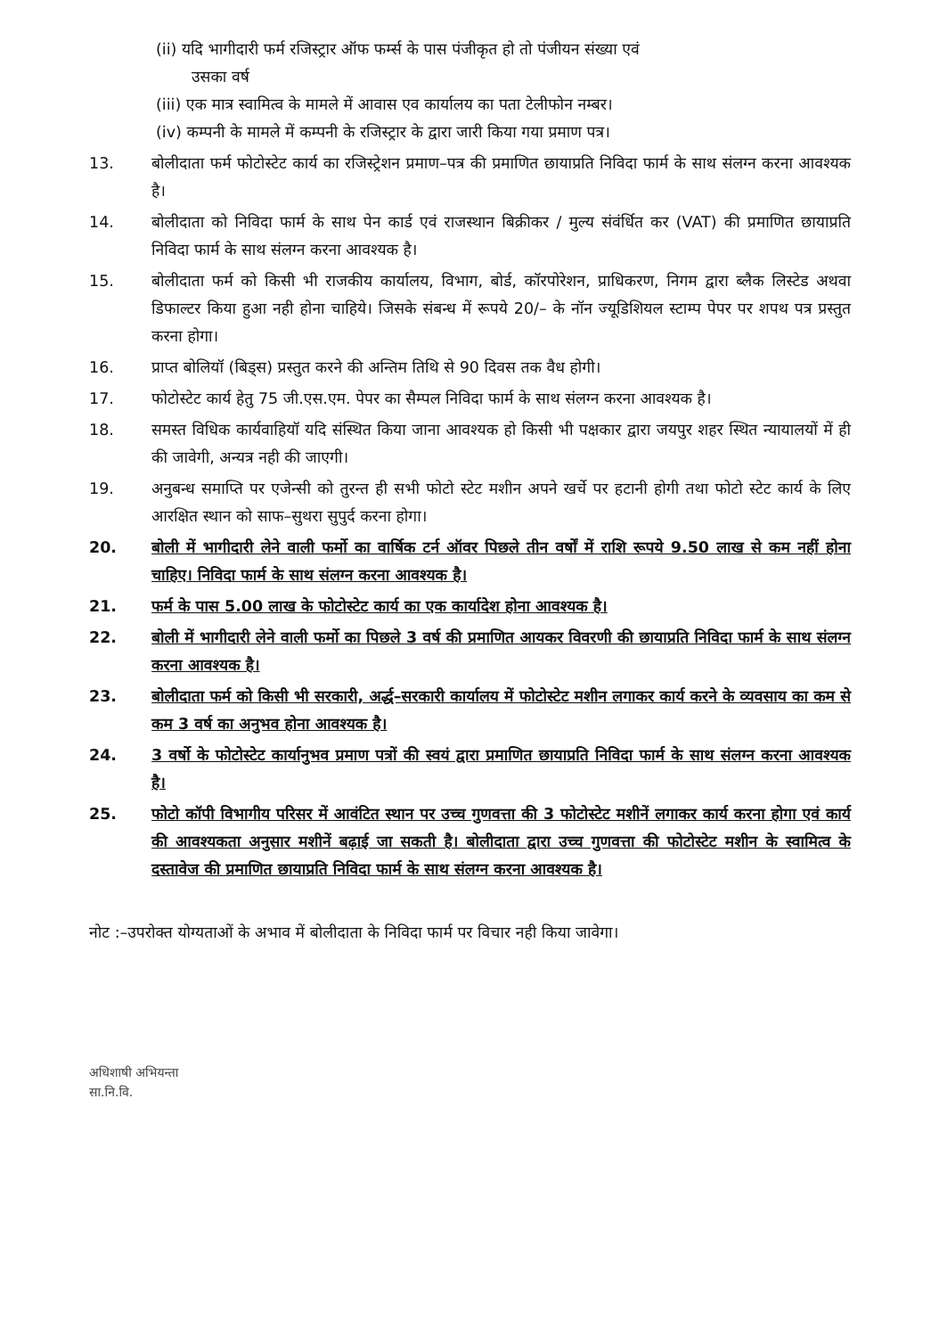(ii) यदि भागीदारी फर्म रजिस्ट्रार ऑफ फर्म्स के पास पंजीकृत हो तो पंजीयन संख्या एवं
उसका वर्ष
(iii) एक मात्र स्वामित्व के मामले में आवास एव कार्यालय का पता टेलीफोन नम्बर।
(iv) कम्पनी के मामले में कम्पनी के रजिस्ट्रार के द्वारा जारी किया गया प्रमाण पत्र।
13. बोलीदाता फर्म फोटोस्टेट कार्य का रजिस्ट्रेशन प्रमाण–पत्र की प्रमाणित छायाप्रति निविदा फार्म के साथ संलग्न करना आवश्यक है।
14. बोलीदाता को निविदा फार्म के साथ पेन कार्ड एवं राजस्थान बिक्रीकर / मुल्य संवंर्धित कर (VAT) की प्रमाणित छायाप्रति निविदा फार्म के साथ संलग्न करना आवश्यक है।
15. बोलीदाता फर्म को किसी भी राजकीय कार्यालय, विभाग, बोर्ड, कॉरपोरेशन, प्राधिकरण, निगम द्वारा ब्लैक लिस्टेड अथवा डिफाल्टर किया हुआ नही होना चाहिये। जिसके संबन्ध में रूपये 20/– के नॉन ज्यूडिशियल स्टाम्प पेपर पर शपथ पत्र प्रस्तुत करना होगा।
16. प्राप्त बोलियॉ (बिड्स) प्रस्तुत करने की अन्तिम तिथि से 90 दिवस तक वैध होगी।
17. फोटोस्टेट कार्य हेतु 75 जी.एस.एम. पेपर का सैम्पल निविदा फार्म के साथ संलग्न करना आवश्यक है।
18. समस्त विधिक कार्यवाहियॉ यदि संस्थित किया जाना आवश्यक हो किसी भी पक्षकार द्वारा जयपुर शहर स्थित न्यायालयों में ही की जावेगी, अन्यत्र नही की जाएगी।
19. अनुबन्ध समाप्ति पर एजेन्सी को तुरन्त ही सभी फोटो स्टेट मशीन अपने खर्चे पर हटानी होगी तथा फोटो स्टेट कार्य के लिए आरक्षित स्थान को साफ–सुथरा सुपुर्द करना होगा।
20. बोली में भागीदारी लेने वाली फर्मो का वार्षिक टर्न ऑवर पिछले तीन वर्षों में राशि रूपये 9.50 लाख से कम नहीं होना चाहिए। निविदा फार्म के साथ संलग्न करना आवश्यक है।
21. फर्म के पास 5.00 लाख के फोटोस्टेट कार्य का एक कार्यादेश होना आवश्यक है।
22. बोली में भागीदारी लेने वाली फर्मो का पिछले 3 वर्ष की प्रमाणित आयकर विवरणी की छायाप्रति निविदा फार्म के साथ संलग्न करना आवश्यक है।
23. बोलीदाता फर्म को किसी भी सरकारी, अर्द्ध–सरकारी कार्यालय में फोटोस्टेट मशीन लगाकर कार्य करने के व्यवसाय का कम से कम 3 वर्ष का अनुभव होना आवश्यक है।
24. 3 वर्षो के फोटोस्टेट कार्यानुभव प्रमाण पत्रों की स्वयं द्वारा प्रमाणित छायाप्रति निविदा फार्म के साथ संलग्न करना आवश्यक है।
25. फोटो कॉपी विभागीय परिसर में आवंटित स्थान पर उच्च गुणवत्ता की 3 फोटोस्टेट मशीनें लगाकर कार्य करना होगा एवं कार्य की आवश्यकता अनुसार मशीनें बढ़ाई जा सकती है। बोलीदाता द्वारा उच्च गुणवत्ता की फोटोस्टेट मशीन के स्वामित्व के दस्तावेज की प्रमाणित छायाप्रति निविदा फार्म के साथ संलग्न करना आवश्यक है।
नोट :–उपरोक्त योग्यताओं के अभाव में बोलीदाता के निविदा फार्म पर विचार नही किया जावेगा।
अधिशाषी अभियन्ता
सा.नि.वि.